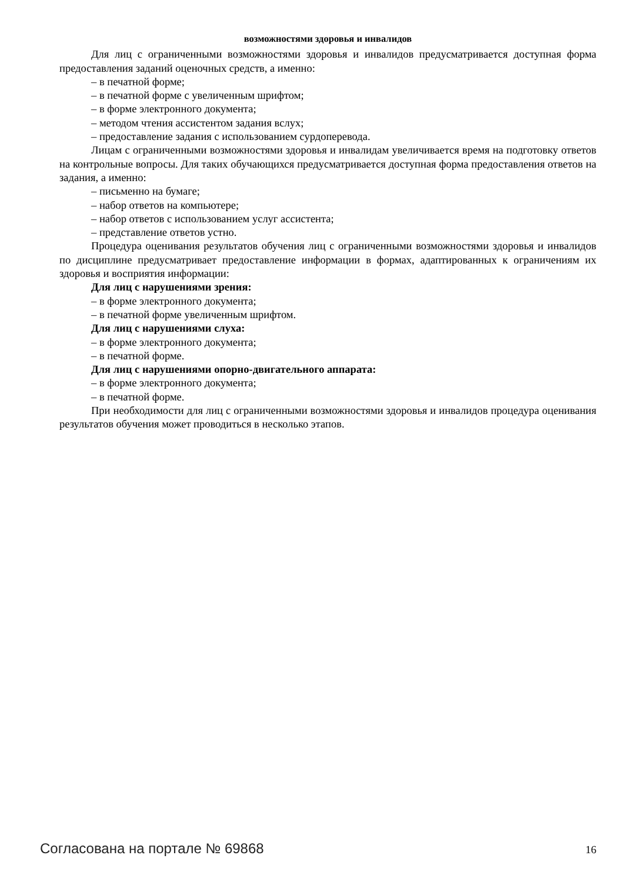возможностями здоровья и инвалидов
Для лиц с ограниченными возможностями здоровья и инвалидов предусматривается доступная форма предоставления заданий оценочных средств, а именно:
– в печатной форме;
– в печатной форме с увеличенным шрифтом;
– в форме электронного документа;
– методом чтения ассистентом задания вслух;
– предоставление задания с использованием сурдоперевода.
Лицам с ограниченными возможностями здоровья и инвалидам увеличивается время на подготовку ответов на контрольные вопросы. Для таких обучающихся предусматривается доступная форма предоставления ответов на задания, а именно:
– письменно на бумаге;
– набор ответов на компьютере;
– набор ответов с использованием услуг ассистента;
– представление ответов устно.
Процедура оценивания результатов обучения лиц с ограниченными возможностями здоровья и инвалидов по дисциплине предусматривает предоставление информации в формах, адаптированных к ограничениям их здоровья и восприятия информации:
Для лиц с нарушениями зрения:
– в форме электронного документа;
– в печатной форме увеличенным шрифтом.
Для лиц с нарушениями слуха:
– в форме электронного документа;
– в печатной форме.
Для лиц с нарушениями опорно-двигательного аппарата:
– в форме электронного документа;
– в печатной форме.
При необходимости для лиц с ограниченными возможностями здоровья и инвалидов процедура оценивания результатов обучения может проводиться в несколько этапов.
Согласована на портале № 69868 16